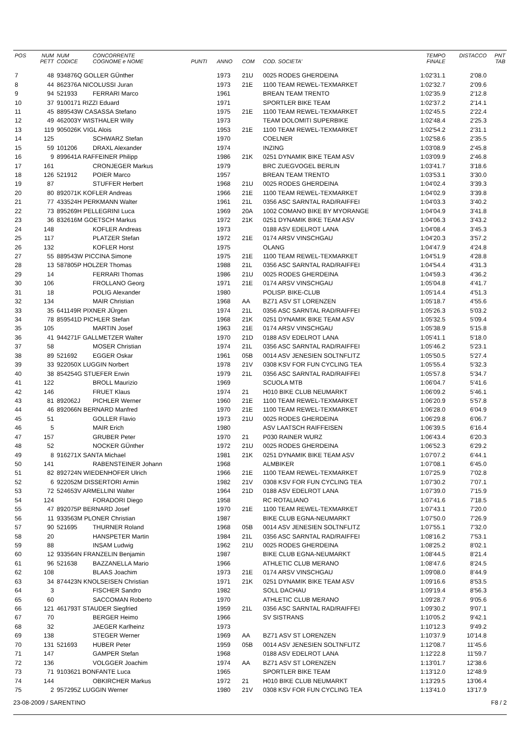| POS | NUM PETT | NUM CODICE | CONCORRENTE COGNOME e NOME | PUNTI | ANNO | COM | COD. SOCIETA' | TEMPO FINALE | DISTACCO | PNT TAB |
| --- | --- | --- | --- | --- | --- | --- | --- | --- | --- | --- |
| 7 | 48 | 934876Q GOLLER GÜnther | | | 1973 | 21U | 0025 RODES GHERDEINA | 1:02'31.1 | 2'08.0 | |
| 8 | 44 | 862376A NICOLUSSI Juran | | | 1973 | 21E | 1100 TEAM REWEL-TEXMARKET | 1:02'32.7 | 2'09.6 | |
| 9 | 94 | 521933 | FERRARI Marco | | 1961 | | BREAN TEAM TRENTO | 1:02'35.9 | 2'12.8 | |
| 10 | 37 | 9100171 RIZZI Eduard | | | 1971 | | SPORTLER BIKE TEAM | 1:02'37.2 | 2'14.1 | |
| 11 | 45 | 889543W CASASSA Stefano | | | 1975 | 21E | 1100 TEAM REWEL-TEXMARKET | 1:02'45.5 | 2'22.4 | |
| 12 | 49 | 462003Y WISTHALER Willy | | | 1973 | | TEAM DOLOMITI SUPERBIKE | 1:02'48.4 | 2'25.3 | |
| 13 | 119 | 905026K VIGL Alois | | | 1953 | 21E | 1100 TEAM REWEL-TEXMARKET | 1:02'54.2 | 2'31.1 | |
| 14 | 125 | | SCHWARZ Stefan | | 1970 | | COELNER | 1:02'58.6 | 2'35.5 | |
| 15 | 59 | 101206 | DRAXL Alexander | | 1974 | | INZING | 1:03'08.9 | 2'45.8 | |
| 16 | 9 | 899641A RAFFEINER Philipp | | | 1986 | 21K | 0251 DYNAMIK BIKE TEAM ASV | 1:03'09.9 | 2'46.8 | |
| 17 | 161 | | CRONJEGER Markus | | 1979 | | BRC ZUEGVOGEL BERLIN | 1:03'41.7 | 3'18.6 | |
| 18 | 126 | 521912 | POIER Marco | | 1957 | | BREAN TEAM TRENTO | 1:03'53.1 | 3'30.0 | |
| 19 | 87 | | STUFFER Herbert | | 1968 | 21U | 0025 RODES GHERDEINA | 1:04'02.4 | 3'39.3 | |
| 20 | 80 | 892071K KOFLER Andreas | | | 1966 | 21E | 1100 TEAM REWEL-TEXMARKET | 1:04'02.9 | 3'39.8 | |
| 21 | 77 | 433524H PERKMANN Walter | | | 1961 | 21L | 0356 ASC SARNTAL RAD/RAIFFEI | 1:04'03.3 | 3'40.2 | |
| 22 | 73 | 895269H PELLEGRINI Luca | | | 1969 | 20A | 1002 COMANO BIKE BY MYORANGE | 1:04'04.9 | 3'41.8 | |
| 23 | 36 | 832616M GOETSCH Markus | | | 1972 | 21K | 0251 DYNAMIK BIKE TEAM ASV | 1:04'06.3 | 3'43.2 | |
| 24 | 148 | | KOFLER Andreas | | 1973 | | 0188 ASV EDELROT LANA | 1:04'08.4 | 3'45.3 | |
| 25 | 117 | | PLATZER Stefan | | 1972 | 21E | 0174 ARSV VINSCHGAU | 1:04'20.3 | 3'57.2 | |
| 26 | 132 | | KOFLER Horst | | 1975 | | OLANG | 1:04'47.9 | 4'24.8 | |
| 27 | 55 | 889543W PICCINA Simone | | | 1975 | 21E | 1100 TEAM REWEL-TEXMARKET | 1:04'51.9 | 4'28.8 | |
| 28 | 13 | 587805P HOLZER Thomas | | | 1988 | 21L | 0356 ASC SARNTAL RAD/RAIFFEI | 1:04'54.4 | 4'31.3 | |
| 29 | 14 | | FERRARI Thomas | | 1986 | 21U | 0025 RODES GHERDEINA | 1:04'59.3 | 4'36.2 | |
| 30 | 106 | | FROLLANO Georg | | 1971 | 21E | 0174 ARSV VINSCHGAU | 1:05'04.8 | 4'41.7 | |
| 31 | 18 | | POLIG Alexander | | 1980 | | POLISP. BIKE-CLUB | 1:05'14.4 | 4'51.3 | |
| 32 | 134 | | MAIR Christian | | 1968 | AA | BZ71 ASV ST LORENZEN | 1:05'18.7 | 4'55.6 | |
| 33 | 35 | 641149R PIXNER JÜrgen | | | 1974 | 21L | 0356 ASC SARNTAL RAD/RAIFFEI | 1:05'26.3 | 5'03.2 | |
| 34 | 78 | 859541D PICHLER Stefan | | | 1968 | 21K | 0251 DYNAMIK BIKE TEAM ASV | 1:05'32.5 | 5'09.4 | |
| 35 | 105 | | MARTIN Josef | | 1963 | 21E | 0174 ARSV VINSCHGAU | 1:05'38.9 | 5'15.8 | |
| 36 | 41 | 944271F GALLMETZER Walter | | | 1970 | 21D | 0188 ASV EDELROT LANA | 1:05'41.1 | 5'18.0 | |
| 37 | 58 | | MOSER Christian | | 1974 | 21L | 0356 ASC SARNTAL RAD/RAIFFEI | 1:05'46.2 | 5'23.1 | |
| 38 | 89 | 521692 | EGGER Oskar | | 1961 | 05B | 0014 ASV JENESIEN SOLTNFLITZ | 1:05'50.5 | 5'27.4 | |
| 39 | 33 | 922050X LUGGIN Norbert | | | 1978 | 21V | 0308 KSV FOR FUN CYCLING TEA | 1:05'55.4 | 5'32.3 | |
| 40 | 38 | 854254G STUEFER Erwin | | | 1979 | 21L | 0356 ASC SARNTAL RAD/RAIFFEI | 1:05'57.8 | 5'34.7 | |
| 41 | 122 | | BROLL Maurizio | | 1969 | | SCUOLA MTB | 1:06'04.7 | 5'41.6 | |
| 42 | 146 | | FRUET Klaus | | 1974 | 21 | H010 BIKE CLUB NEUMARKT | 1:06'09.2 | 5'46.1 | |
| 43 | 81 | 892062J | PICHLER Werner | | 1960 | 21E | 1100 TEAM REWEL-TEXMARKET | 1:06'20.9 | 5'57.8 | |
| 44 | 46 | 892066N BERNARD Manfred | | | 1970 | 21E | 1100 TEAM REWEL-TEXMARKET | 1:06'28.0 | 6'04.9 | |
| 45 | 51 | | GOLLER Flavio | | 1973 | 21U | 0025 RODES GHERDEINA | 1:06'29.8 | 6'06.7 | |
| 46 | 5 | | MAIR Erich | | 1980 | | ASV LAATSCH RAIFFEISEN | 1:06'39.5 | 6'16.4 | |
| 47 | 157 | | GRUBER Peter | | 1970 | 21 | P030 RAINER WURZ | 1:06'43.4 | 6'20.3 | |
| 48 | 52 | | NOCKER GÜnther | | 1972 | 21U | 0025 RODES GHERDEINA | 1:06'52.3 | 6'29.2 | |
| 49 | 8 | 916271X SANTA Michael | | | 1981 | 21K | 0251 DYNAMIK BIKE TEAM ASV | 1:07'07.2 | 6'44.1 | |
| 50 | 141 | | RABENSTEINER Johann | | 1968 | | ALMBIKER | 1:07'08.1 | 6'45.0 | |
| 51 | 82 | 892724N WIEDENHOFER Ulrich | | | 1966 | 21E | 1100 TEAM REWEL-TEXMARKET | 1:07'25.9 | 7'02.8 | |
| 52 | 6 | 922052M DISSERTORI Armin | | | 1982 | 21V | 0308 KSV FOR FUN CYCLING TEA | 1:07'30.2 | 7'07.1 | |
| 53 | 72 | 524653V ARMELLINI Walter | | | 1964 | 21D | 0188 ASV EDELROT LANA | 1:07'39.0 | 7'15.9 | |
| 54 | 124 | | FORADORI Diego | | 1958 | | RC ROTALIANO | 1:07'41.6 | 7'18.5 | |
| 55 | 47 | 892075P BERNARD Josef | | | 1970 | 21E | 1100 TEAM REWEL-TEXMARKET | 1:07'43.1 | 7'20.0 | |
| 56 | 11 | 933563M PLONER Christian | | | 1987 | | BIKE CLUB EGNA-NEUMARKT | 1:07'50.0 | 7'26.9 | |
| 57 | 90 | 521695 | THURNER Roland | | 1968 | 05B | 0014 ASV JENESIEN SOLTNFLITZ | 1:07'55.1 | 7'32.0 | |
| 58 | 20 | | HANSPETER Martin | | 1984 | 21L | 0356 ASC SARNTAL RAD/RAIFFEI | 1:08'16.2 | 7'53.1 | |
| 59 | 88 | | INSAM Ludwig | | 1962 | 21U | 0025 RODES GHERDEINA | 1:08'25.2 | 8'02.1 | |
| 60 | 12 | 933564N FRANZELIN Benjamin | | | 1987 | | BIKE CLUB EGNA-NEUMARKT | 1:08'44.5 | 8'21.4 | |
| 61 | 96 | 521638 | BAZZANELLA Mario | | 1966 | | ATHLETIC CLUB MERANO | 1:08'47.6 | 8'24.5 | |
| 62 | 108 | | BLAAS Joachim | | 1973 | 21E | 0174 ARSV VINSCHGAU | 1:09'08.0 | 8'44.9 | |
| 63 | 34 | 874423N KNOLSEISEN Christian | | | 1971 | 21K | 0251 DYNAMIK BIKE TEAM ASV | 1:09'16.6 | 8'53.5 | |
| 64 | 3 | | FISCHER Sandro | | 1982 | | SOLL DACHAU | 1:09'19.4 | 8'56.3 | |
| 65 | 60 | | SACCOMAN Roberto | | 1970 | | ATHLETIC CLUB MERANO | 1:09'28.7 | 9'05.6 | |
| 66 | 121 | 461793T STAUDER Siegfried | | | 1959 | 21L | 0356 ASC SARNTAL RAD/RAIFFEI | 1:09'30.2 | 9'07.1 | |
| 67 | 70 | | BERGER Heimo | | 1966 | | SV SISTRANS | 1:10'05.2 | 9'42.1 | |
| 68 | 32 | | JAEGER Karlheinz | | 1973 | | | 1:10'12.3 | 9'49.2 | |
| 69 | 138 | | STEGER Werner | | 1969 | AA | BZ71 ASV ST LORENZEN | 1:10'37.9 | 10'14.8 | |
| 70 | 131 | 521693 | HUBER Peter | | 1959 | 05B | 0014 ASV JENESIEN SOLTNFLITZ | 1:12'08.7 | 11'45.6 | |
| 71 | 147 | | GAMPER Stefan | | 1968 | | 0188 ASV EDELROT LANA | 1:12'22.8 | 11'59.7 | |
| 72 | 136 | | VOLGGER Joachim | | 1974 | AA | BZ71 ASV ST LORENZEN | 1:13'01.7 | 12'38.6 | |
| 73 | 71 | 9103621 BONFANTE Luca | | | 1965 | | SPORTLER BIKE TEAM | 1:13'12.0 | 12'48.9 | |
| 74 | 144 | | OBKIRCHER Markus | | 1972 | 21 | H010 BIKE CLUB NEUMARKT | 1:13'29.5 | 13'06.4 | |
| 75 | 2 | 957295Z LUGGIN Werner | | | 1980 | 21V | 0308 KSV FOR FUN CYCLING TEA | 1:13'41.0 | 13'17.9 | |
23-08-2009 / SARENTINO F8 / 2